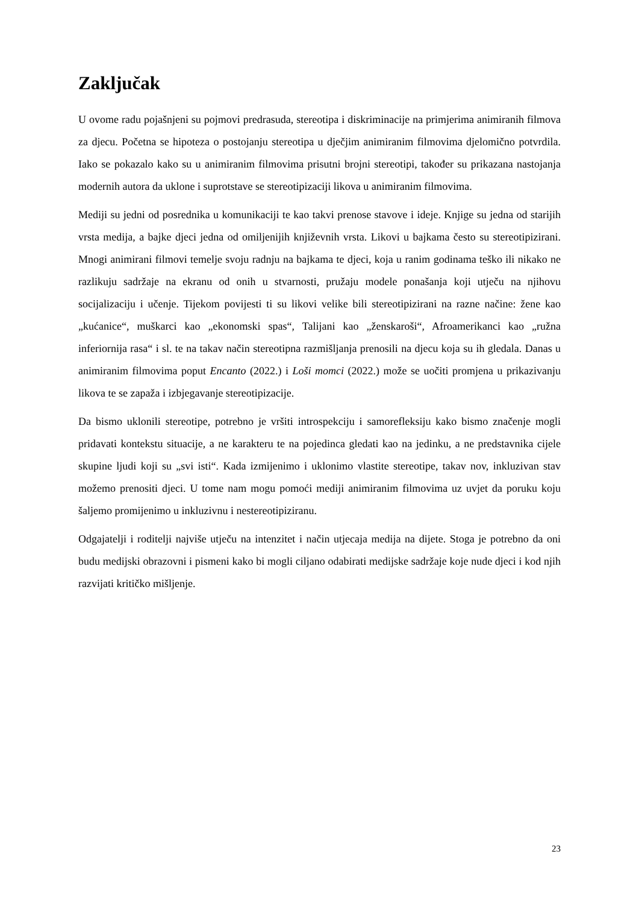Zaključak
U ovome radu pojašnjeni su pojmovi predrasuda, stereotipa i diskriminacije na primjerima animiranih filmova za djecu. Početna se hipoteza o postojanju stereotipa u dječjim animiranim filmovima djelomično potvrdila. Iako se pokazalo kako su u animiranim filmovima prisutni brojni stereotipi, također su prikazana nastojanja modernih autora da uklone i suprotstave se stereotipizaciji likova u animiranim filmovima.
Mediji su jedni od posrednika u komunikaciji te kao takvi prenose stavove i ideje. Knjige su jedna od starijih vrsta medija, a bajke djeci jedna od omiljenijih književnih vrsta. Likovi u bajkama često su stereotipizirani. Mnogi animirani filmovi temelje svoju radnju na bajkama te djeci, koja u ranim godinama teško ili nikako ne razlikuju sadržaje na ekranu od onih u stvarnosti, pružaju modele ponašanja koji utječu na njihovu socijalizaciju i učenje. Tijekom povijesti ti su likovi velike bili stereotipizirani na razne načine: žene kao „kućanice“, muškarci kao „ekonomski spas“, Talijani kao „ženskaroši“, Afroamerikanci kao „ružna inferiornija rasa“ i sl. te na takav način stereotipna razmišljanja prenosili na djecu koja su ih gledala. Danas u animiranim filmovima poput Encanto (2022.) i Loši momci (2022.) može se uočiti promjena u prikazivanju likova te se zapaža i izbjegavanje stereotipizacije.
Da bismo uklonili stereotipe, potrebno je vršiti introspekciju i samorefleksiju kako bismo značenje mogli pridavati kontekstu situacije, a ne karakteru te na pojedinca gledati kao na jedinku, a ne predstavnika cijele skupine ljudi koji su „svi isti“. Kada izmijenimo i uklonimo vlastite stereotipe, takav nov, inkluzivan stav možemo prenositi djeci. U tome nam mogu pomoći mediji animiranim filmovima uz uvjet da poruku koju šaljemo promijenimo u inkluzivnu i nestereotipiziranu.
Odgajatelji i roditelji najviše utječu na intenzitet i način utjecaja medija na dijete. Stoga je potrebno da oni budu medijski obrazovni i pismeni kako bi mogli ciljano odabirati medijske sadržaje koje nude djeci i kod njih razvijati kritičko mišljenje.
23